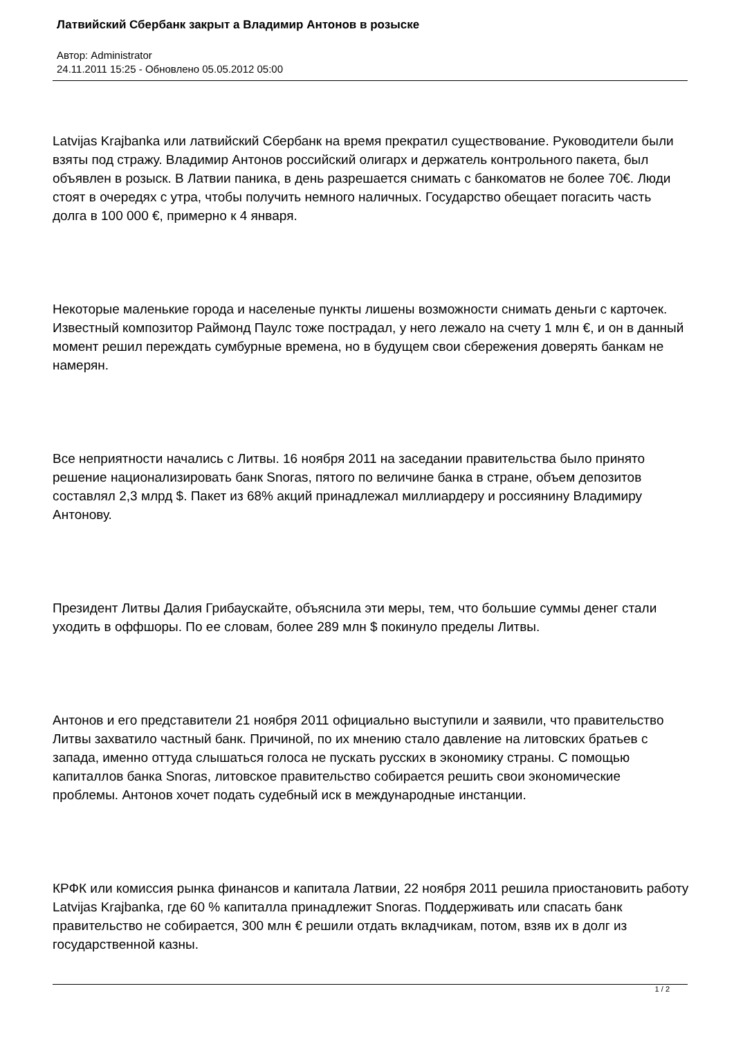Латвийский Сбербанк закрыт а Владимир Антонов в розыске
Автор: Administrator
24.11.2011 15:25 - Обновлено 05.05.2012 05:00
Latvijas Krajbanka или латвийский Сбербанк на время прекратил существование. Руководители были взяты под стражу. Владимир Антонов российский олигарх и держатель контрольного пакета, был объявлен в розыск. В Латвии паника, в день разрешается снимать с банкоматов не более 70€. Люди стоят в очередях с утра, чтобы получить немного наличных. Государство обещает погасить часть долга в 100 000 €, примерно к 4 января.
Некоторые маленькие города и населеные пункты лишены возможности снимать деньги с карточек. Известный композитор Раймонд Паулс тоже пострадал, у него лежало на счету 1 млн €, и он в данный момент решил переждать сумбурные времена, но в будущем свои сбережения доверять банкам не намерян.
Все неприятности начались с Литвы. 16 ноября 2011 на заседании правительства было принято решение национализировать банк Snoras, пятого по величине банка в стране, объем депозитов составлял 2,3 млрд $. Пакет из 68% акций принадлежал миллиардеру и россиянину Владимиру Антонову.
Президент Литвы Далия Грибаускайте, объяснила эти меры, тем, что большие суммы денег стали уходить в оффшоры. По ее словам, более 289 млн $ покинуло пределы Литвы.
Антонов и его представители 21 ноября 2011 официально выступили и заявили, что правительство Литвы захватило частный банк. Причиной, по их мнению стало давление на литовских братьев с запада, именно оттуда слышаться голоса не пускать русских в экономику страны. С помощью капиталлов банка Snoras, литовское правительство собирается решить свои экономические проблемы. Антонов хочет подать судебный иск в международные инстанции.
КРФК или комиссия рынка финансов и капитала Латвии, 22 ноября 2011 решила приостановить работу Latvijas Krajbanka, где 60 % капиталла принадлежит Snoras. Поддерживать или спасать банк правительство не собирается, 300 млн € решили отдать вкладчикам, потом, взяв их в долг из государственной казны.
1 / 2